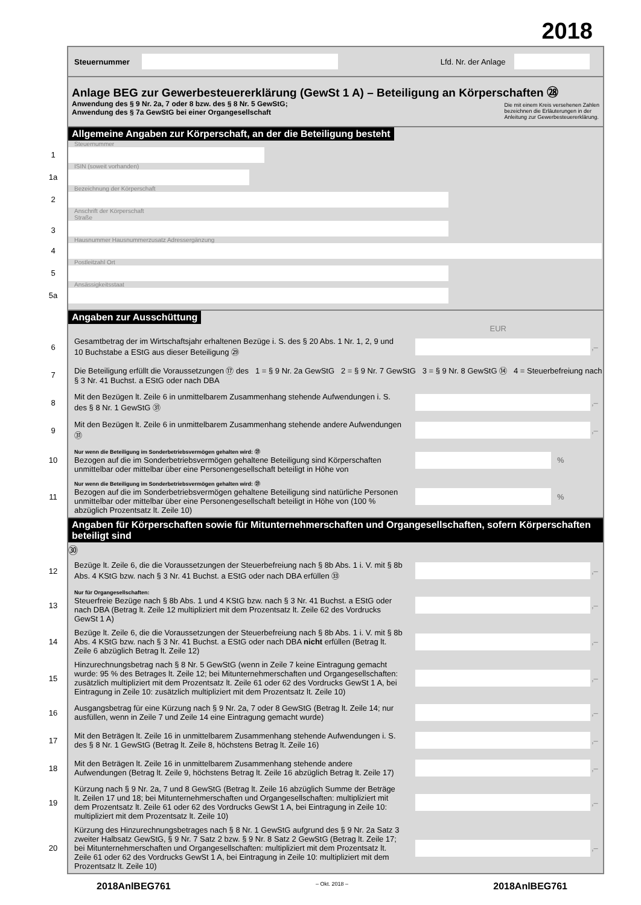2018
Steuernummer Lfd. Nr. der Anlage
Anlage BEG zur Gewerbesteuererklärung (GewSt 1 A) – Beteiligung an Körperschaften ㉘
Anwendung des § 9 Nr. 2a, 7 oder 8 bzw. des § 8 Nr. 5 GewStG;
Anwendung des § 7a GewStG bei einer Organgesellschaft Die mit einem Kreis versehenen Zahlen
bezeichnen die Erläuterungen in der
Anleitung zur Gewerbesteuererklärung.
Allgemeine Angaben zur Körperschaft, an der die Beteiligung besteht
Steuernummer
1
ISIN (soweit vorhanden)
1a
Bezeichnung der Körperschaft
2
Anschrift der Körperschaft
Straße
3
Hausnummer Hausnummerzusatz Adressergänzung
4
Postleitzahl Ort
5
Ansässigkeitsstaat
5a
Angaben zur Ausschüttung
EUR
6
Gesamtbetrag der im Wirtschaftsjahr erhaltenen Bezüge i. S. des § 20 Abs. 1 Nr. 1, 2, 9 und 10 Buchstabe a EStG aus dieser Beteiligung ㉙
,–
7
Die Beteiligung erfüllt die Voraussetzungen ⑰ des 1 = § 9 Nr. 2a GewStG 2 = § 9 Nr. 7 GewStG 3 = § 9 Nr. 8 GewStG ⑭ 4 = Steuerbefreiung nach § 3 Nr. 41 Buchst. a EStG oder nach DBA
8
Mit den Bezügen lt. Zeile 6 in unmittelbarem Zusammenhang stehende Aufwendungen i. S. des § 8 Nr. 1 GewStG ㉛
,–
9
Mit den Bezügen lt. Zeile 6 in unmittelbarem Zusammenhang stehende andere Aufwendungen ㉛
,–
10
Nur wenn die Beteiligung im Sonderbetriebsvermögen gehalten wird: ㉑
Bezogen auf die im Sonderbetriebsvermögen gehaltene Beteiligung sind Körperschaften unmittelbar oder mittelbar über eine Personengesellschaft beteiligt in Höhe von
%
11
Nur wenn die Beteiligung im Sonderbetriebsvermögen gehalten wird: ㉑
Bezogen auf die im Sonderbetriebsvermögen gehaltene Beteiligung sind natürliche Personen unmittelbar oder mittelbar über eine Personengesellschaft beteiligt in Höhe von (100 % abzüglich Prozentsatz lt. Zeile 10)
%
Angaben für Körperschaften sowie für Mitunternehmerschaften und Organgesellschaften, sofern Körperschaften beteiligt sind ㉚
12
Bezüge lt. Zeile 6, die die Voraussetzungen der Steuerbefreiung nach § 8b Abs. 1 i. V. mit § 8b Abs. 4 KStG bzw. nach § 3 Nr. 41 Buchst. a EStG oder nach DBA erfüllen ㉝
,–
13
Nur für Organgesellschaften:
Steuerfreie Bezüge nach § 8b Abs. 1 und 4 KStG bzw. nach § 3 Nr. 41 Buchst. a EStG oder nach DBA (Betrag lt. Zeile 12 multipliziert mit dem Prozentsatz lt. Zeile 62 des Vordrucks GewSt 1 A)
,–
14
Bezüge lt. Zeile 6, die die Voraussetzungen der Steuerbefreiung nach § 8b Abs. 1 i. V. mit § 8b Abs. 4 KStG bzw. nach § 3 Nr. 41 Buchst. a EStG oder nach DBA nicht erfüllen (Betrag lt. Zeile 6 abzüglich Betrag lt. Zeile 12)
,–
15
Hinzurechnungsbetrag nach § 8 Nr. 5 GewStG (wenn in Zeile 7 keine Eintragung gemacht wurde: 95 % des Betrages lt. Zeile 12; bei Mitunternehmerschaften und Organgesellschaften: zusätzlich multipliziert mit dem Prozentsatz lt. Zeile 61 oder 62 des Vordrucks GewSt 1 A, bei Eintragung in Zeile 10: zusätzlich multipliziert mit dem Prozentsatz lt. Zeile 10)
,–
16
Ausgangsbetrag für eine Kürzung nach § 9 Nr. 2a, 7 oder 8 GewStG (Betrag lt. Zeile 14; nur ausfüllen, wenn in Zeile 7 und Zeile 14 eine Eintragung gemacht wurde)
,–
17
Mit den Beträgen lt. Zeile 16 in unmittelbarem Zusammenhang stehende Aufwendungen i. S. des § 8 Nr. 1 GewStG (Betrag lt. Zeile 8, höchstens Betrag lt. Zeile 16)
,–
18
Mit den Beträgen lt. Zeile 16 in unmittelbarem Zusammenhang stehende andere Aufwendungen (Betrag lt. Zeile 9, höchstens Betrag lt. Zeile 16 abzüglich Betrag lt. Zeile 17)
,–
19
Kürzung nach § 9 Nr. 2a, 7 und 8 GewStG (Betrag lt. Zeile 16 abzüglich Summe der Beträge lt. Zeilen 17 und 18; bei Mitunternehmerschaften und Organgesellschaften: multipliziert mit dem Prozentsatz lt. Zeile 61 oder 62 des Vordrucks GewSt 1 A, bei Eintragung in Zeile 10: multipliziert mit dem Prozentsatz lt. Zeile 10)
,–
20
Kürzung des Hinzurechnungsbetrages nach § 8 Nr. 1 GewStG aufgrund des § 9 Nr. 2a Satz 3 zweiter Halbsatz GewStG, § 9 Nr. 7 Satz 2 bzw. § 9 Nr. 8 Satz 2 GewStG (Betrag lt. Zeile 17; bei Mitunternehmerschaften und Organgesellschaften: multipliziert mit dem Prozentsatz lt. Zeile 61 oder 62 des Vordrucks GewSt 1 A, bei Eintragung in Zeile 10: multipliziert mit dem Prozentsatz lt. Zeile 10)
,–
2018AnlBEG761 – Okt. 2018 – 2018AnlBEG761